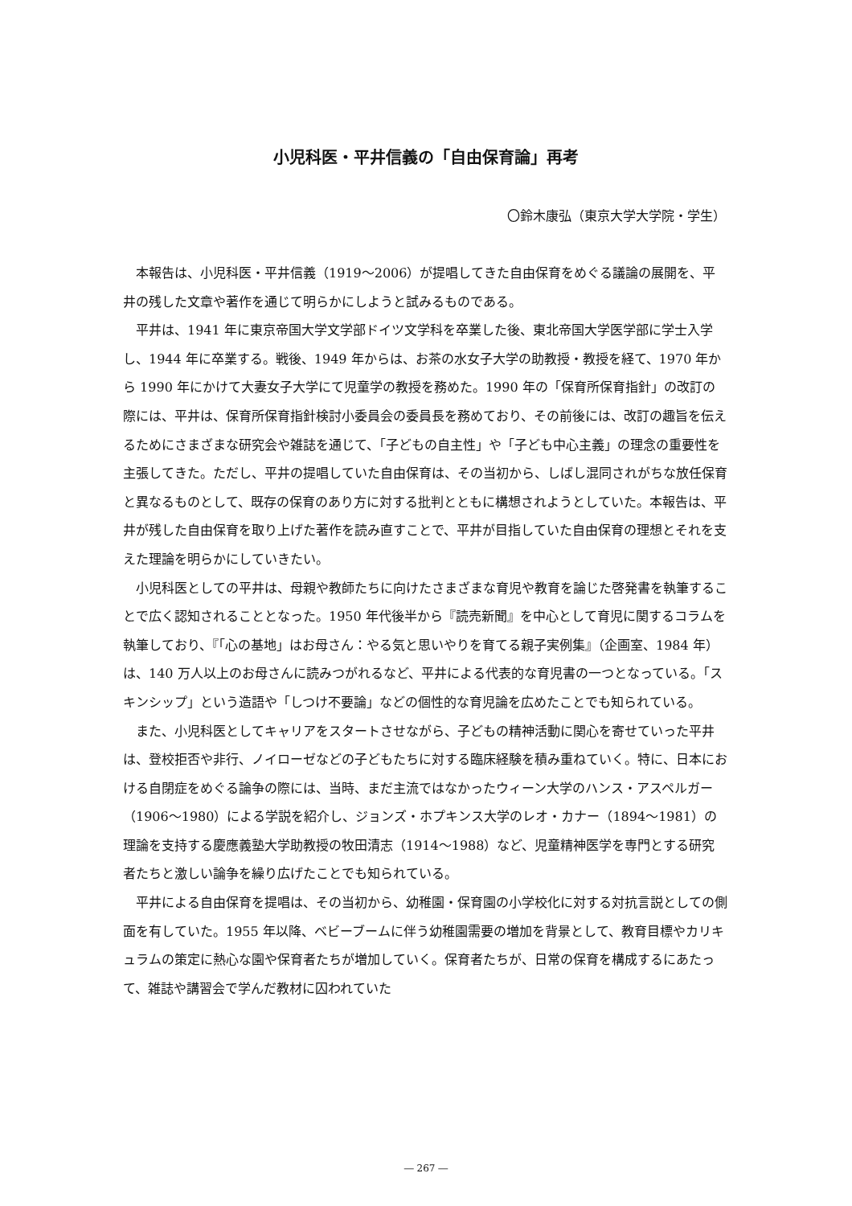小児科医・平井信義の「自由保育論」再考
〇鈴木康弘（東京大学大学院・学生）
本報告は、小児科医・平井信義（1919〜2006）が提唱してきた自由保育をめぐる議論の展開を、平井の残した文章や著作を通じて明らかにしようと試みるものである。
平井は、1941 年に東京帝国大学文学部ドイツ文学科を卒業した後、東北帝国大学医学部に学士入学し、1944 年に卒業する。戦後、1949 年からは、お茶の水女子大学の助教授・教授を経て、1970 年から 1990 年にかけて大妻女子大学にて児童学の教授を務めた。1990 年の「保育所保育指針」の改訂の際には、平井は、保育所保育指針検討小委員会の委員長を務めており、その前後には、改訂の趣旨を伝えるためにさまざまな研究会や雑誌を通じて、「子どもの自主性」や「子ども中心主義」の理念の重要性を主張してきた。ただし、平井の提唱していた自由保育は、その当初から、しばし混同されがちな放任保育と異なるものとして、既存の保育のあり方に対する批判とともに構想されようとしていた。本報告は、平井が残した自由保育を取り上げた著作を読み直すことで、平井が目指していた自由保育の理想とそれを支えた理論を明らかにしていきたい。
小児科医としての平井は、母親や教師たちに向けたさまざまな育児や教育を論じた啓発書を執筆することで広く認知されることとなった。1950 年代後半から『読売新聞』を中心として育児に関するコラムを執筆しており、『「心の基地」はお母さん：やる気と思いやりを育てる親子実例集』（企画室、1984 年）は、140 万人以上のお母さんに読みつがれるなど、平井による代表的な育児書の一つとなっている。「スキンシップ」という造語や「しつけ不要論」などの個性的な育児論を広めたことでも知られている。
また、小児科医としてキャリアをスタートさせながら、子どもの精神活動に関心を寄せていった平井は、登校拒否や非行、ノイローゼなどの子どもたちに対する臨床経験を積み重ねていく。特に、日本における自閉症をめぐる論争の際には、当時、まだ主流ではなかったウィーン大学のハンス・アスペルガー（1906〜1980）による学説を紹介し、ジョンズ・ホプキンス大学のレオ・カナー（1894〜1981）の理論を支持する慶應義塾大学助教授の牧田清志（1914〜1988）など、児童精神医学を専門とする研究者たちと激しい論争を繰り広げたことでも知られている。
平井による自由保育を提唱は、その当初から、幼稚園・保育園の小学校化に対する対抗言説としての側面を有していた。1955 年以降、ベビーブームに伴う幼稚園需要の増加を背景として、教育目標やカリキュラムの策定に熱心な園や保育者たちが増加していく。保育者たちが、日常の保育を構成するにあたって、雑誌や講習会で学んだ教材に囚われていた
― 267 ―